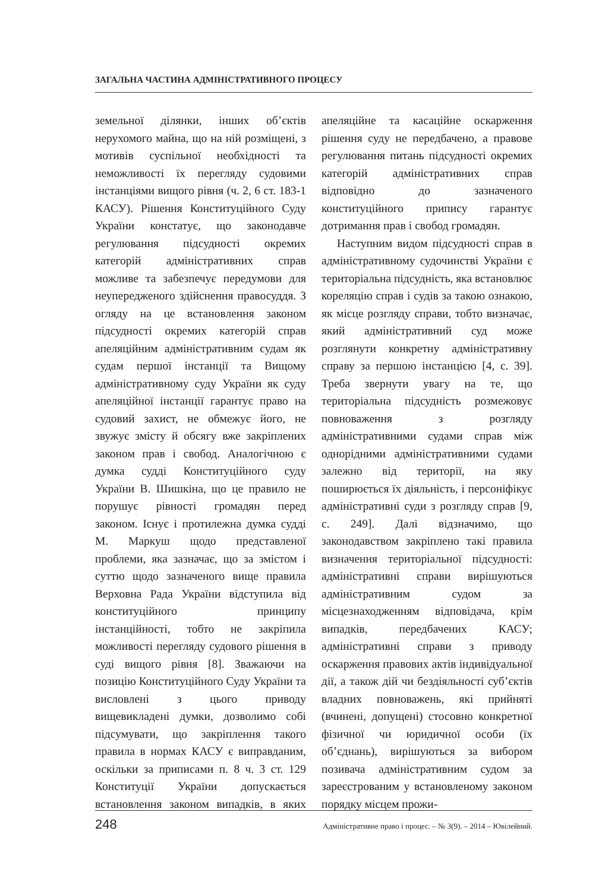ЗАГАЛЬНА ЧАСТИНА АДМІНІСТРАТИВНОГО ПРОЦЕСУ
земельної ділянки, інших об’єктів нерухомого майна, що на ній розміщені, з мотивів суспільної необхідності та неможливості їх перегляду судовими інстанціями вищого рівня (ч. 2, 6 ст. 183-1 КАСУ). Рішення Конституційного Суду України констатує, що законодавче регулювання підсудності окремих категорій адміністративних справ можливе та забезпечує передумови для неупередженого здійснення правосуддя. З огляду на це встановлення законом підсудності окремих категорій справ апеляційним адміністративним судам як судам першої інстанції та Вищому адміністративному суду України як суду апеляційної інстанції гарантує право на судовий захист, не обмежує його, не звужує змісту й обсягу вже закріплених законом прав і свобод. Аналогічною є думка судді Конституційного суду України В. Шишкіна, що це правило не порушує рівності громадян перед законом. Існує і протилежна думка судді М. Маркуш щодо представленої проблеми, яка зазначає, що за змістом і суттю щодо зазначеного вище правила Верховна Рада України відступила від конституційного принципу інстанційності, тобто не закріпила можливості перегляду судового рішення в суді вищого рівня [8]. Зважаючи на позицію Конституційного Суду України та висловлені з цього приводу вищевикладені думки, дозволимо собі підсумувати, що закріплення такого правила в нормах КАСУ є виправданим, оскільки за приписами п. 8 ч. 3 ст. 129 Конституції України допускається встановлення законом випадків, в яких апеляційне та касаційне оскарження рішення суду не передбачено, а правове регулювання питань підсудності окремих категорій адміністративних справ відповідно до зазначеного конституційного припису гарантує дотримання прав і свобод громадян.
Наступним видом підсудності справ в адміністративному судочинстві України є територіальна підсудність, яка встановлює кореляцію справ і судів за такою ознакою, як місце розгляду справи, тобто визначає, який адміністративний суд може розглянути конкретну адміністративну справу за першою інстанцією [4, с. 39]. Треба звернути увагу на те, що територіальна підсудність розмежовує повноваження з розгляду адміністративними судами справ між однорідними адміністративними судами залежно від території, на яку поширюється їх діяльність, і персоніфікує адміністративні суди з розгляду справ [9, с. 249]. Далі відзначимо, що законодавством закріплено такі правила визначення територіальної підсудності: адміністративні справи вирішуються адміністративним судом за місцезнаходженням відповідача, крім випадків, передбачених КАСУ; адміністративні справи з приводу оскарження правових актів індивідуальної дії, а також дій чи бездіяльності суб’єктів владних повноважень, які прийняті (вчинені, допущені) стосовно конкретної фізичної чи юридичної особи (їх об’єднань), вирішуються за вибором позивача адміністративним судом за зареєстрованим у встановленому законом порядку місцем прожи-
248 Адміністративне право і процес. – № 3(9). – 2014 – Ювілейний.